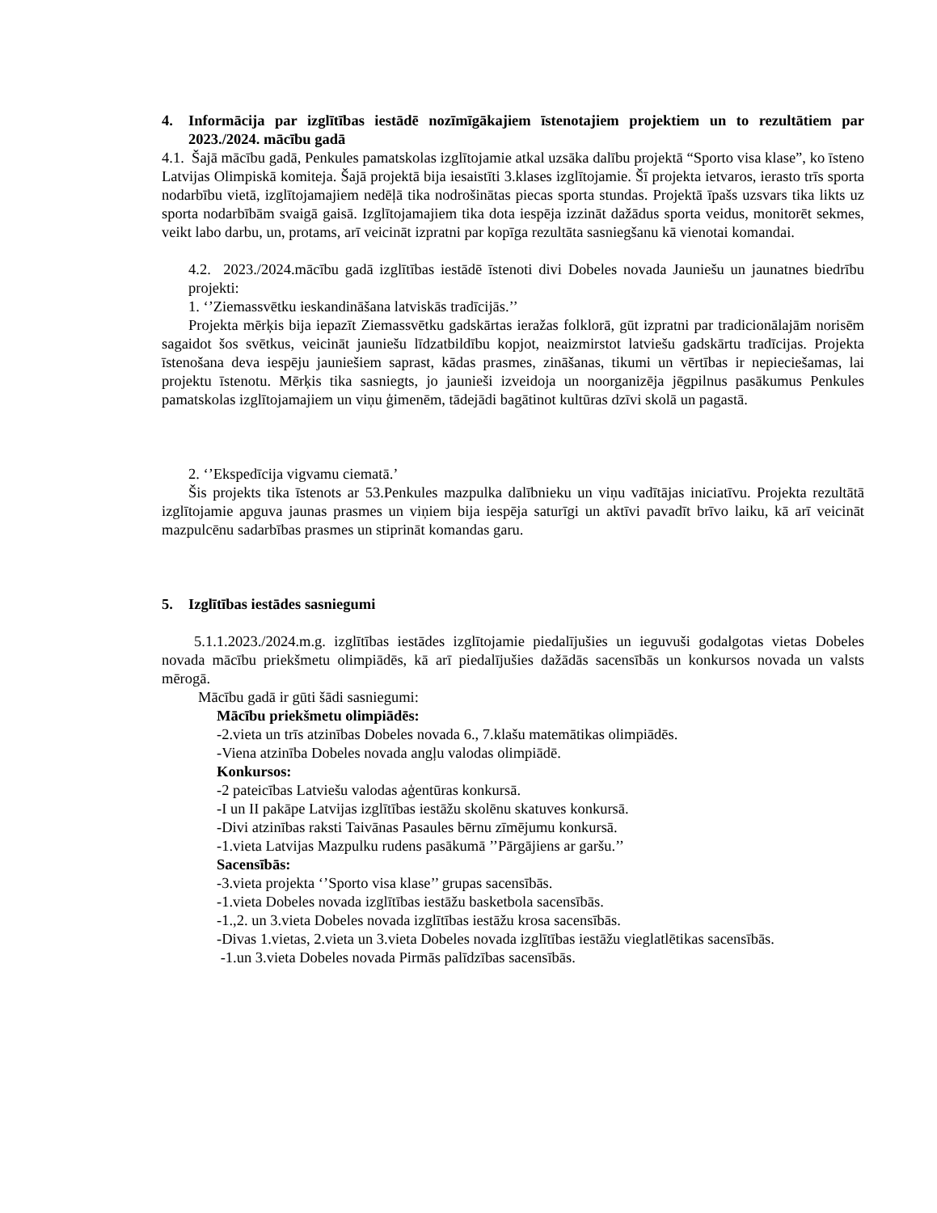4. Informācija par izglītības iestādē nozīmīgākajiem īstenotajiem projektiem un to rezultātiem par 2023./2024. mācību gadā
4.1. Šajā mācību gadā, Penkules pamatskolas izglītojamie atkal uzsāka dalību projektā “Sporto visa klase”, ko īsteno Latvijas Olimpiskā komiteja. Šajā projektā bija iesaistīti 3.klases izglītojamie. Šī projekta ietvaros, ierasto trīs sporta nodarbību vietā, izglītojamajiem nedēļā tika nodrošinātas piecas sporta stundas. Projektā īpašs uzsvars tika likts uz sporta nodarbībām svaigā gaisā. Izglītojamajiem tika dota iespēja izzināt dažādus sporta veidus, monitorēt sekmes, veikt labo darbu, un, protams, arī veicināt izpratni par kopīga rezultāta sasniegšanu kā vienotai komandai.
4.2. 2023./2024.mācību gadā izglītības iestādē īstenoti divi Dobeles novada Jauniešu un jaunatnes biedrību projekti:
1. ‘’Ziemassvētku ieskandināšana latviskās tradīcijās.’’
Projekta mērķis bija iepazīt Ziemassvētku gadskārtas ieražas folklorā, gūt izpratni par tradicionālajām norisēm sagaidot šos svētkus, veicināt jauniešu līdzatbildību kopjot, neaizmirstot latviešu gadskārtu tradīcijas. Projekta īstenošana deva iespēju jauniešiem saprast, kādas prasmes, zināšanas, tikumi un vērtības ir nepieciešamas, lai projektu īstenotu. Mērķis tika sasniegts, jo jaunieši izveidoja un noorganizēja jēgpilnus pasākumus Penkules pamatskolas izglītojamajiem un viņu ģimenēm, tādejādi bagātinot kultūras dzīvi skolā un pagastā.
2. ‘’Ekspedīcija vigvamu ciematā.’
Šis projekts tika īstenots ar 53.Penkules mazpulka dalībnieku un viņu vadītājas iniciatīvu. Projekta rezultātā izglītojamie apguva jaunas prasmes un viņiem bija iespēja saturīgi un aktīvi pavadīt brīvo laiku, kā arī veicināt mazpulcēnu sadarbības prasmes un stiprināt komandas garu.
5. Izglītības iestādes sasniegumi
5.1.1.2023./2024.m.g. izglītības iestādes izglītojamie piedalījušies un ieguvuši godalgotas vietas Dobeles novada mācību priekšmetu olimpiādēs, kā arī piedalījušies dažādās sacensībās un konkursos novada un valsts mērogā.
Mācību gadā ir gūti šādi sasniegumi:
Mācību priekšmetu olimpiādēs:
-2.vieta un trīs atzinības Dobeles novada 6., 7.klašu matemātikas olimpiādēs.
-Viena atzinība Dobeles novada angļu valodas olimpiādē.
Konkursos:
-2 pateicības Latviešu valodas aģentūras konkursā.
-I un II pakāpe Latvijas izglītības iestāžu skolēnu skatuves konkursā.
-Divi atzinības raksti Taivānas Pasaules bērnu zīmējumu konkursā.
-1.vieta Latvijas Mazpulku rudens pasākumā ’’Pārgājiens ar garšu.’’
Sacensībās:
-3.vieta projekta ‘’Sporto visa klase’’ grupas sacensībās.
-1.vieta Dobeles novada izglītības iestāžu basketbola sacensībās.
-1.,2. un 3.vieta Dobeles novada izglītības iestāžu krosa sacensībās.
-Divas 1.vietas, 2.vieta un 3.vieta Dobeles novada izglītības iestāžu vieglatlētikas sacensībās.
-1.un 3.vieta Dobeles novada Pirmās palīdzības sacensībās.